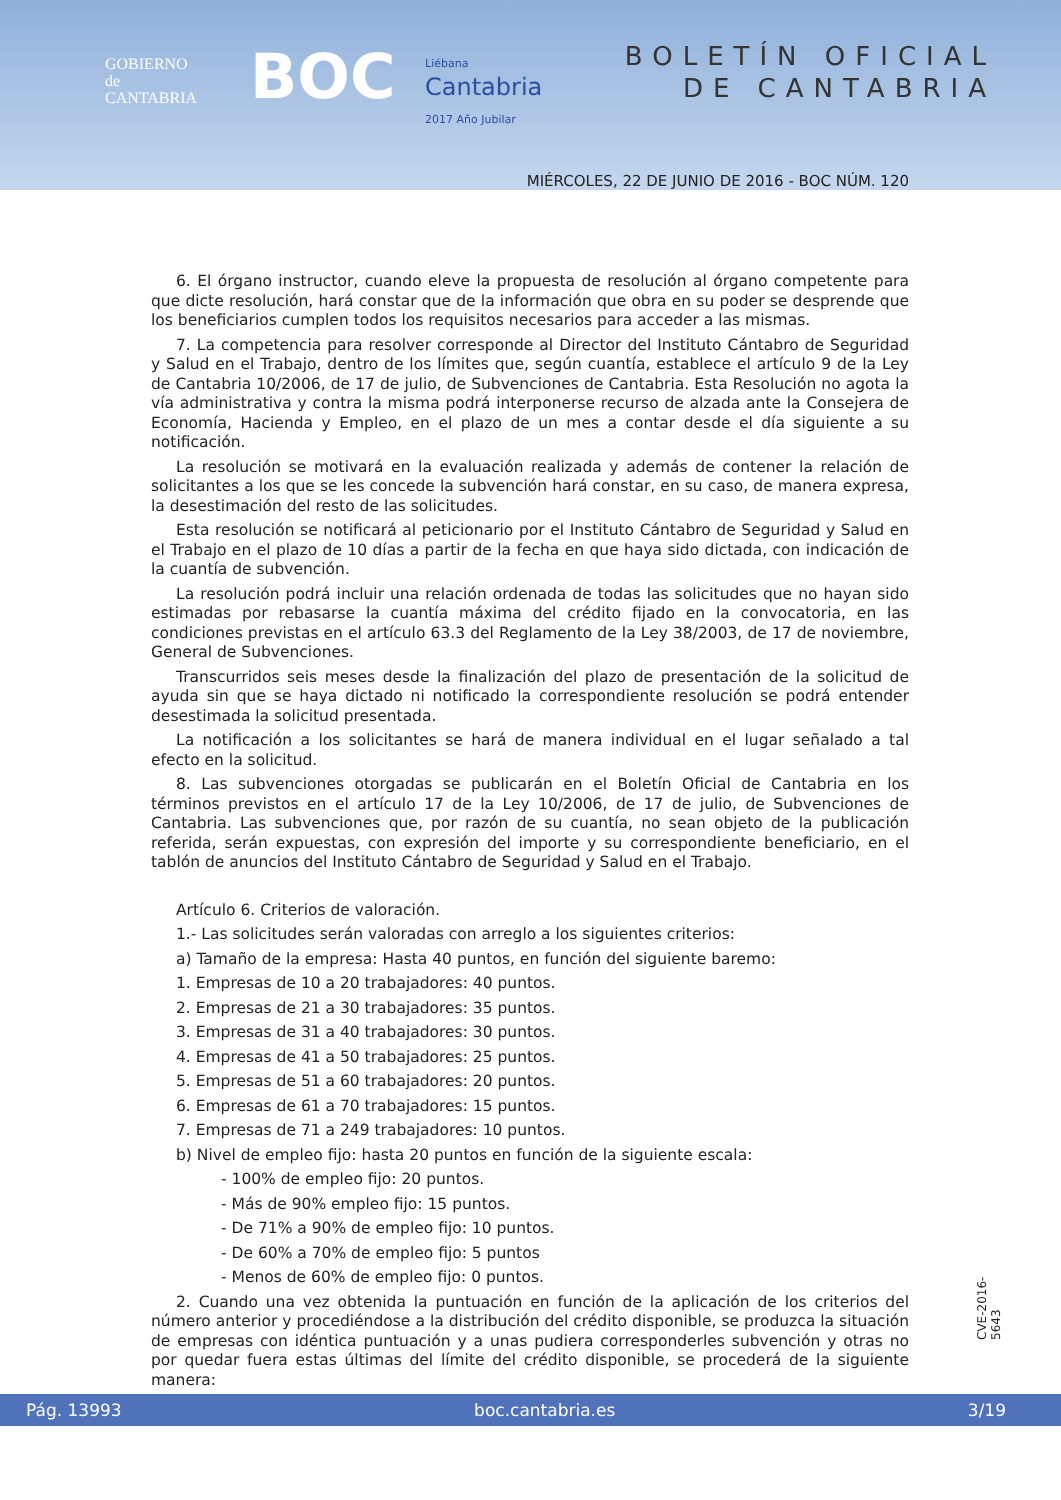GOBIERNO
de
CANTABRIA
BOC
Liébana
Cantabria
2017 Año Jubilar
BOLETÍN OFICIAL
DE CANTABRIA
MIÉRCOLES, 22 DE JUNIO DE 2016 - BOC NÚM. 120
6. El órgano instructor, cuando eleve la propuesta de resolución al órgano competente para que dicte resolución, hará constar que de la información que obra en su poder se desprende que los beneficiarios cumplen todos los requisitos necesarios para acceder a las mismas.
7. La competencia para resolver corresponde al Director del Instituto Cántabro de Seguridad y Salud en el Trabajo, dentro de los límites que, según cuantía, establece el artículo 9 de la Ley de Cantabria 10/2006, de 17 de julio, de Subvenciones de Cantabria. Esta Resolución no agota la vía administrativa y contra la misma podrá interponerse recurso de alzada ante la Consejera de Economía, Hacienda y Empleo, en el plazo de un mes a contar desde el día siguiente a su notificación.
La resolución se motivará en la evaluación realizada y además de contener la relación de solicitantes a los que se les concede la subvención hará constar, en su caso, de manera expresa, la desestimación del resto de las solicitudes.
Esta resolución se notificará al peticionario por el Instituto Cántabro de Seguridad y Salud en el Trabajo en el plazo de 10 días a partir de la fecha en que haya sido dictada, con indicación de la cuantía de subvención.
La resolución podrá incluir una relación ordenada de todas las solicitudes que no hayan sido estimadas por rebasarse la cuantía máxima del crédito fijado en la convocatoria, en las condiciones previstas en el artículo 63.3 del Reglamento de la Ley 38/2003, de 17 de noviembre, General de Subvenciones.
Transcurridos seis meses desde la finalización del plazo de presentación de la solicitud de ayuda sin que se haya dictado ni notificado la correspondiente resolución se podrá entender desestimada la solicitud presentada.
La notificación a los solicitantes se hará de manera individual en el lugar señalado a tal efecto en la solicitud.
8. Las subvenciones otorgadas se publicarán en el Boletín Oficial de Cantabria en los términos previstos en el artículo 17 de la Ley 10/2006, de 17 de julio, de Subvenciones de Cantabria. Las subvenciones que, por razón de su cuantía, no sean objeto de la publicación referida, serán expuestas, con expresión del importe y su correspondiente beneficiario, en el tablón de anuncios del Instituto Cántabro de Seguridad y Salud en el Trabajo.
Artículo 6. Criterios de valoración.
1.- Las solicitudes serán valoradas con arreglo a los siguientes criterios:
a) Tamaño de la empresa: Hasta 40 puntos, en función del siguiente baremo:
1. Empresas de 10 a 20 trabajadores: 40 puntos.
2. Empresas de 21 a 30 trabajadores: 35 puntos.
3. Empresas de 31 a 40 trabajadores: 30 puntos.
4. Empresas de 41 a 50 trabajadores: 25 puntos.
5. Empresas de 51 a 60 trabajadores: 20 puntos.
6. Empresas de 61 a 70 trabajadores: 15 puntos.
7. Empresas de 71 a 249 trabajadores: 10 puntos.
b) Nivel de empleo fijo: hasta 20 puntos en función de la siguiente escala:
- 100% de empleo fijo: 20 puntos.
- Más de 90% empleo fijo: 15 puntos.
- De 71% a 90% de empleo fijo: 10 puntos.
- De 60% a 70% de empleo fijo: 5 puntos
- Menos de 60% de empleo fijo: 0 puntos.
2. Cuando una vez obtenida la puntuación en función de la aplicación de los criterios del número anterior y procediéndose a la distribución del crédito disponible, se produzca la situación de empresas con idéntica puntuación y a unas pudiera corresponderles subvención y otras no por quedar fuera estas últimas del límite del crédito disponible, se procederá de la siguiente manera:
CVE-2016-5643
Pág. 13993 boc.cantabria.es 3/19